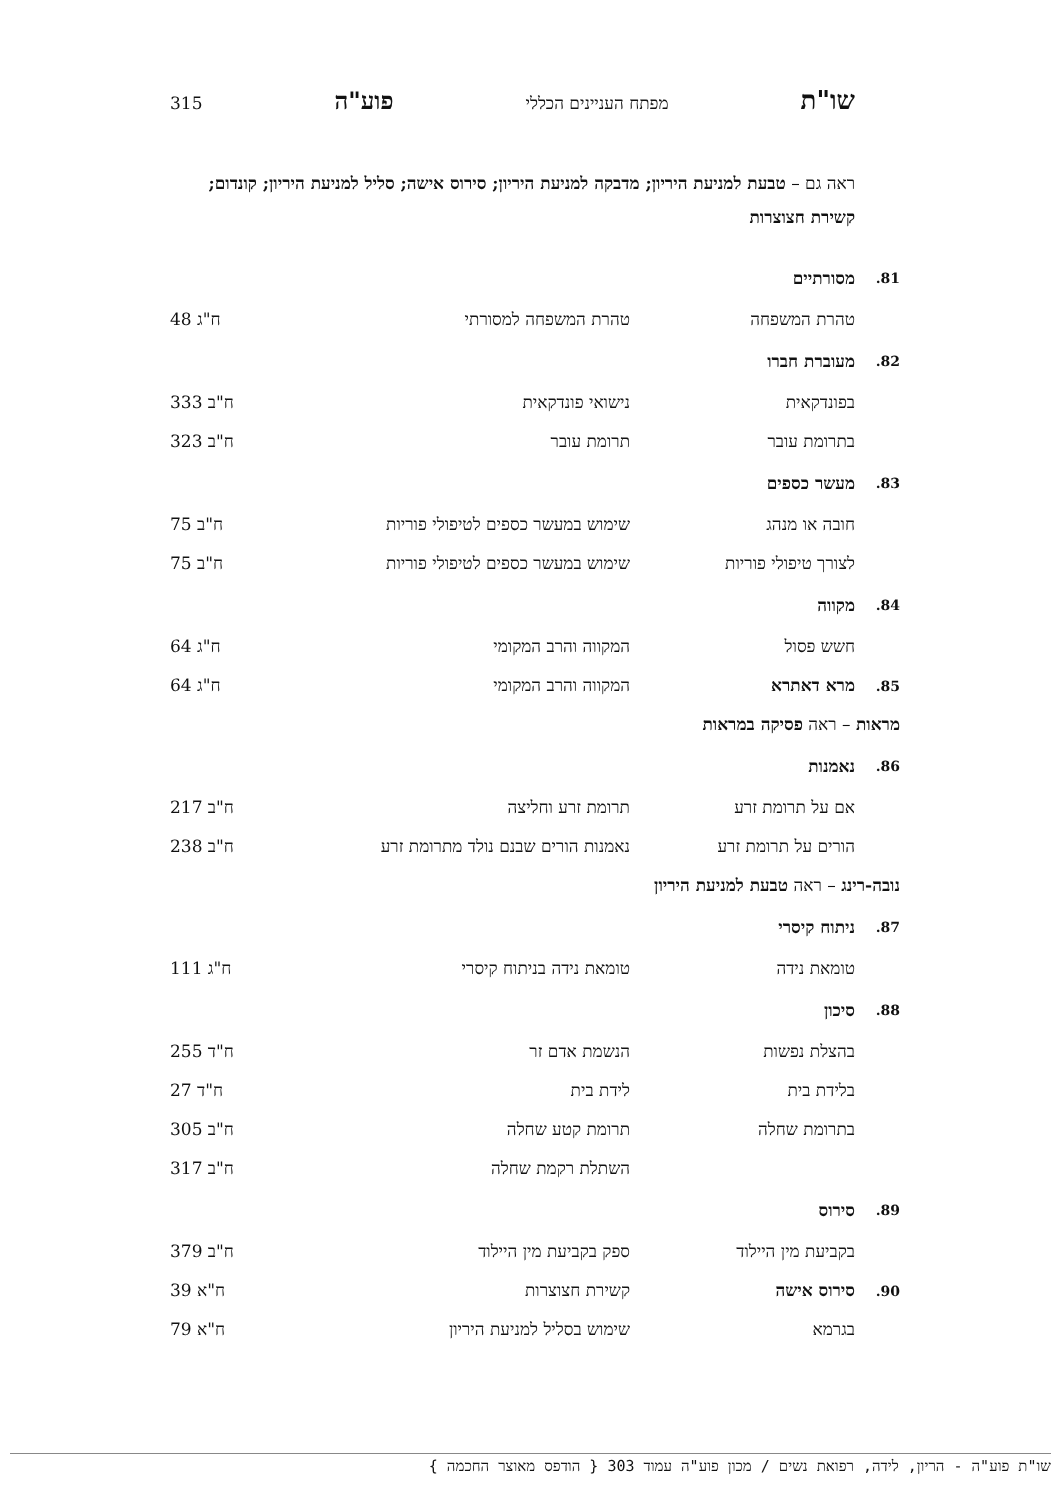שו"ת מפתח העניינים הכללי פוע"ה 315
ראה גם – טבעת למניעת היריון; מדבקה למניעת היריון; סירוס אישה; סליל למניעת היריון; קונדום; קשירת חצוצרות
| 81. | מסורתיים | | |
| | טהרת המשפחה | טהרת המשפחה למסורתי | ח"ג 48 |
| 82. | מעוברת חברו | | |
| | בפונדקאית | נישואי פונדקאית | ח"ב 333 |
| | בתרומת עובר | תרומת עובר | ח"ב 323 |
| 83. | מעשר כספים | | |
| | חובה או מנהג | שימוש במעשר כספים לטיפולי פוריות | ח"ב 75 |
| | לצורך טיפולי פוריות | שימוש במעשר כספים לטיפולי פוריות | ח"ב 75 |
| 84. | מקווה | | |
| | חשש פסול | המקווה והרב המקומי | ח"ג 64 |
| 85. | מרא דאתרא | המקווה והרב המקומי | ח"ג 64 |
| מראות – ראה פסיקה במראות | | | |
| 86. | נאמנות | | |
| | אם על תרומת זרע | תרומת זרע וחליצה | ח"ב 217 |
| | הורים על תרומת זרע | נאמנות הורים שבנם נולד מתרומת זרע | ח"ב 238 |
| נובה-רינג – ראה טבעת למניעת היריון | | | |
| 87. | ניתוח קיסרי | | |
| | טומאת נידה | טומאת נידה בניתוח קיסרי | ח"ג 111 |
| 88. | סיכון | | |
| | בהצלת נפשות | הנשמת אדם זר | ח"ד 255 |
| | בלידת בית | לידת בית | ח"ד 27 |
| | בתרומת שחלה | תרומת קטע שחלה | ח"ב 305 |
| | | השתלת רקמת שחלה | ח"ב 317 |
| 89. | סירוס | | |
| | בקביעת מין היילוד | ספק בקביעת מין היילוד | ח"ב 379 |
| 90. | סירוס אישה | קשירת חצוצרות | ח"א 39 |
| | בגרמא | שימוש בסליל למניעת היריון | ח"א 79 |
שו"ת פוע"ה - הריון, לידה, רפואת נשים / מכון פוע"ה עמוד 303 { הודפס מאוצר החכמה }